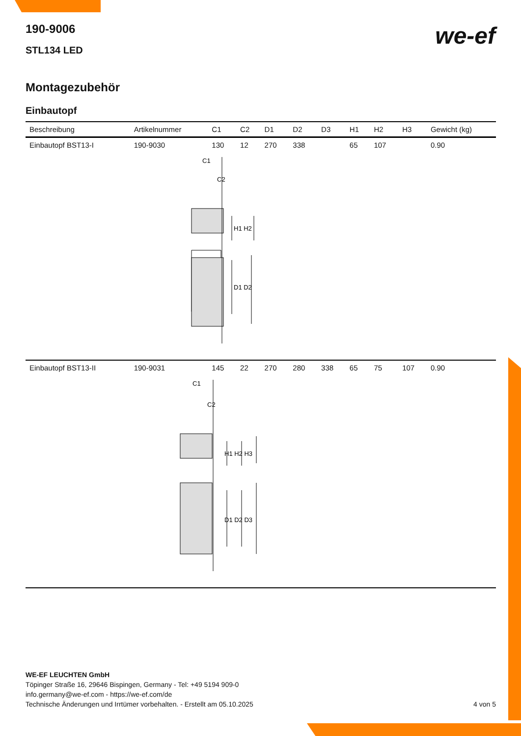we-ef
190-9006
STL134 LED
Montagezubehör
Einbautopf
| Beschreibung | Artikelnummer | C1 | C2 | D1 | D2 | D3 | H1 | H2 | H3 | Gewicht (kg) |
| --- | --- | --- | --- | --- | --- | --- | --- | --- | --- | --- |
| Einbautopf BST13-I | 190-9030 | 130 | 12 | 270 | 338 | | 65 | 107 | | 0.90 |
| H1 H2 D1 D2 C1 C2 | | | | | | | | | | |
| Einbautopf BST13-II | 190-9031 | 145 | 22 | 270 | 280 | 338 | 65 | 75 | 107 | 0.90 |
| H1 H2 H3 D1 D2 D3 C1 C2 | | | | | | | | | | |
WE-EF LEUCHTEN GmbH
Töpinger Straße 16, 29646 Bispingen, Germany - Tel: +49 5194 909-0
info.germany@we-ef.com - https://we-ef.com/de
Technische Änderungen und Irrtümer vorbehalten. - Erstellt am 05.10.2025 4 von 5